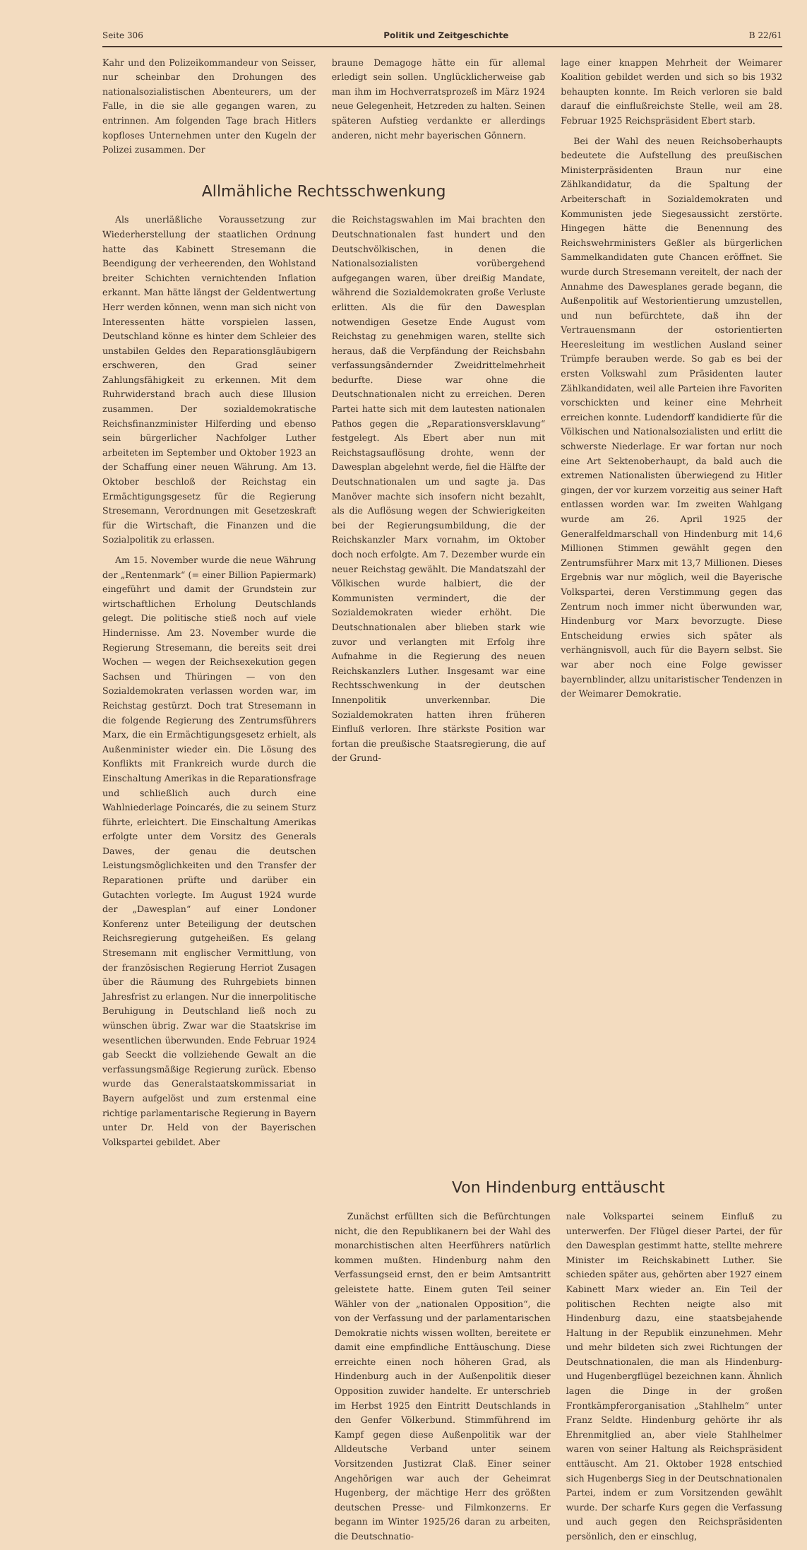Seite 306 Politik und Zeitgeschichte B 22/61
Kahr und den Polizeikommandeur von Seisser, nur scheinbar den Drohungen des nationalsozialistischen Abenteurers, um der Falle, in die sie alle gegangen waren, zu entrinnen. Am folgenden Tage brach Hitlers kopfloses Unternehmen unter den Kugeln der Polizei zusammen. Der
braune Demagoge hätte ein für allemal erledigt sein sollen. Unglücklicherweise gab man ihm im Hochverratsprozeß im März 1924 neue Gelegenheit, Hetzreden zu halten. Seinen späteren Aufstieg verdankte er allerdings anderen, nicht mehr bayerischen Gönnern.
Allmähliche Rechtsschwenkung
Als unerläßliche Voraussetzung zur Wiederherstellung der staatlichen Ordnung hatte das Kabinett Stresemann die Beendigung der verheerenden, den Wohlstand breiter Schichten vernichtenden Inflation erkannt. Man hätte längst der Geldentwertung Herr werden können, wenn man sich nicht von Interessenten hätte vorspielen lassen, Deutschland könne es hinter dem Schleier des unstabilen Geldes den Reparationsgläubigern erschweren, den Grad seiner Zahlungsfähigkeit zu erkennen. Mit dem Ruhrwiderstand brach auch diese Illusion zusammen. Der sozialdemokratische Reichsfinanzminister Hilferding und ebenso sein bürgerlicher Nachfolger Luther arbeiteten im September und Oktober 1923 an der Schaffung einer neuen Währung. Am 13. Oktober beschloß der Reichstag ein Ermächtigungsgesetz für die Regierung Stresemann, Verordnungen mit Gesetzeskraft für die Wirtschaft, die Finanzen und die Sozialpolitik zu erlassen.
Am 15. November wurde die neue Währung der „Rentenmark“ (= einer Billion Papiermark) eingeführt und damit der Grundstein zur wirtschaftlichen Erholung Deutschlands gelegt. Die politische stieß noch auf viele Hindernisse. Am 23. November wurde die Regierung Stresemann, die bereits seit drei Wochen — wegen der Reichsexekution gegen Sachsen und Thüringen — von den Sozialdemokraten verlassen worden war, im Reichstag gestürzt. Doch trat Stresemann in die folgende Regierung des Zentrumsführers Marx, die ein Ermächtigungsgesetz erhielt, als Außenminister wieder ein. Die Lösung des Konflikts mit Frankreich wurde durch die Einschaltung Amerikas in die Reparationsfrage und schließlich auch durch eine Wahlniederlage Poincarés, die zu seinem Sturz führte, erleichtert. Die Einschaltung Amerikas erfolgte unter dem Vorsitz des Generals Dawes, der genau die deutschen Leistungsmöglichkeiten und den Transfer der Reparationen prüfte und darüber ein Gutachten vorlegte. Im August 1924 wurde der „Dawesplan“ auf einer Londoner Konferenz unter Beteiligung der deutschen Reichsregierung gutgeheißen. Es gelang Stresemann mit englischer Vermittlung, von der französischen Regierung Herriot Zusagen über die Räumung des Ruhrgebiets binnen Jahresfrist zu erlangen. Nur die innerpolitische Beruhigung in Deutschland ließ noch zu wünschen übrig. Zwar war die Staatskrise im wesentlichen überwunden. Ende Februar 1924 gab Seeckt die vollziehende Gewalt an die verfassungsmäßige Regierung zurück. Ebenso wurde das Generalstaatskommissariat in Bayern aufgelöst und zum erstenmal eine richtige parlamentarische Regierung in Bayern unter Dr. Held von der Bayerischen Volkspartei gebildet. Aber
die Reichstagswahlen im Mai brachten den Deutschnationalen fast hundert und den Deutschvölkischen, in denen die Nationalsozialisten vorübergehend aufgegangen waren, über dreißig Mandate, während die Sozialdemokraten große Verluste erlitten. Als die für den Dawesplan notwendigen Gesetze Ende August vom Reichstag zu genehmigen waren, stellte sich heraus, daß die Verpfändung der Reichsbahn verfassungsändernder Zweidrittelmehrheit bedurfte. Diese war ohne die Deutschnationalen nicht zu erreichen. Deren Partei hatte sich mit dem lautesten nationalen Pathos gegen die „Reparationsversklavung“ festgelegt. Als Ebert aber nun mit Reichstagsauflösung drohte, wenn der Dawesplan abgelehnt werde, fiel die Hälfte der Deutschnationalen um und sagte ja. Das Manöver machte sich insofern nicht bezahlt, als die Auflösung wegen der Schwierigkeiten bei der Regierungsumbildung, die der Reichskanzler Marx vornahm, im Oktober doch noch erfolgte. Am 7. Dezember wurde ein neuer Reichstag gewählt. Die Mandatszahl der Völkischen wurde halbiert, die der Kommunisten vermindert, die der Sozialdemokraten wieder erhöht. Die Deutschnationalen aber blieben stark wie zuvor und verlangten mit Erfolg ihre Aufnahme in die Regierung des neuen Reichskanzlers Luther. Insgesamt war eine Rechtsschwenkung in der deutschen Innenpolitik unverkennbar. Die Sozialdemokraten hatten ihren früheren Einfluß verloren. Ihre stärkste Position war fortan die preußische Staatsregierung, die auf der Grund-
lage einer knappen Mehrheit der Weimarer Koalition gebildet werden und sich so bis 1932 behaupten konnte. Im Reich verloren sie bald darauf die einflußreichste Stelle, weil am 28. Februar 1925 Reichspräsident Ebert starb.
Bei der Wahl des neuen Reichsoberhaupts bedeutete die Aufstellung des preußischen Ministerpräsidenten Braun nur eine Zählkandidatur, da die Spaltung der Arbeiterschaft in Sozialdemokraten und Kommunisten jede Siegesaussicht zerstörte. Hingegen hätte die Benennung des Reichswehrministers Geßler als bürgerlichen Sammelkandidaten gute Chancen eröffnet. Sie wurde durch Stresemann vereitelt, der nach der Annahme des Dawesplanes gerade begann, die Außenpolitik auf Westorientierung umzustellen, und nun befürchtete, daß ihn der Vertrauensmann der ostorientierten Heeresleitung im westlichen Ausland seiner Trümpfe berauben werde. So gab es bei der ersten Volkswahl zum Präsidenten lauter Zählkandidaten, weil alle Parteien ihre Favoriten vorschickten und keiner eine Mehrheit erreichen konnte. Ludendorff kandidierte für die Völkischen und Nationalsozialisten und erlitt die schwerste Niederlage. Er war fortan nur noch eine Art Sektenoberhaupt, da bald auch die extremen Nationalisten überwiegend zu Hitler gingen, der vor kurzem vorzeitig aus seiner Haft entlassen worden war. Im zweiten Wahlgang wurde am 26. April 1925 der Generalfeldmarschall von Hindenburg mit 14,6 Millionen Stimmen gewählt gegen den Zentrumsführer Marx mit 13,7 Millionen. Dieses Ergebnis war nur möglich, weil die Bayerische Volkspartei, deren Verstimmung gegen das Zentrum noch immer nicht überwunden war, Hindenburg vor Marx bevorzugte. Diese Entscheidung erwies sich später als verhängnisvoll, auch für die Bayern selbst. Sie war aber noch eine Folge gewisser bayernblinder, allzu unitaristischer Tendenzen in der Weimarer Demokratie.
Von Hindenburg enttäuscht
Zunächst erfüllten sich die Befürchtungen nicht, die den Republikanern bei der Wahl des monarchistischen alten Heerführers natürlich kommen mußten. Hindenburg nahm den Verfassungseid ernst, den er beim Amtsantritt geleistete hatte. Einem guten Teil seiner Wähler von der „nationalen Opposition“, die von der Verfassung und der parlamentarischen Demokratie nichts wissen wollten, bereitete er damit eine empfindliche Enttäuschung. Diese erreichte einen noch höheren Grad, als Hindenburg auch in der Außenpolitik dieser Opposition zuwider handelte. Er unterschrieb im Herbst 1925 den Eintritt Deutschlands in den Genfer Völkerbund. Stimmführend im Kampf gegen diese Außenpolitik war der Alldeutsche Verband unter seinem Vorsitzenden Justizrat Claß. Einer seiner Angehörigen war auch der Geheimrat Hugenberg, der mächtige Herr des größten deutschen Presse- und Filmkonzerns. Er begann im Winter 1925/26 daran zu arbeiten, die Deutschnatio-
nale Volkspartei seinem Einfluß zu unterwerfen. Der Flügel dieser Partei, der für den Dawesplan gestimmt hatte, stellte mehrere Minister im Reichskabinett Luther. Sie schieden später aus, gehörten aber 1927 einem Kabinett Marx wieder an. Ein Teil der politischen Rechten neigte also mit Hindenburg dazu, eine staatsbejahende Haltung in der Republik einzunehmen. Mehr und mehr bildeten sich zwei Richtungen der Deutschnationalen, die man als Hindenburg- und Hugenbergflügel bezeichnen kann. Ähnlich lagen die Dinge in der großen Frontkämpferorganisation „Stahlhelm“ unter Franz Seldte. Hindenburg gehörte ihr als Ehrenmitglied an, aber viele Stahlhelmer waren von seiner Haltung als Reichspräsident enttäuscht. Am 21. Oktober 1928 entschied sich Hugenbergs Sieg in der Deutschnationalen Partei, indem er zum Vorsitzenden gewählt wurde. Der scharfe Kurs gegen die Verfassung und auch gegen den Reichspräsidenten persönlich, den er einschlug,